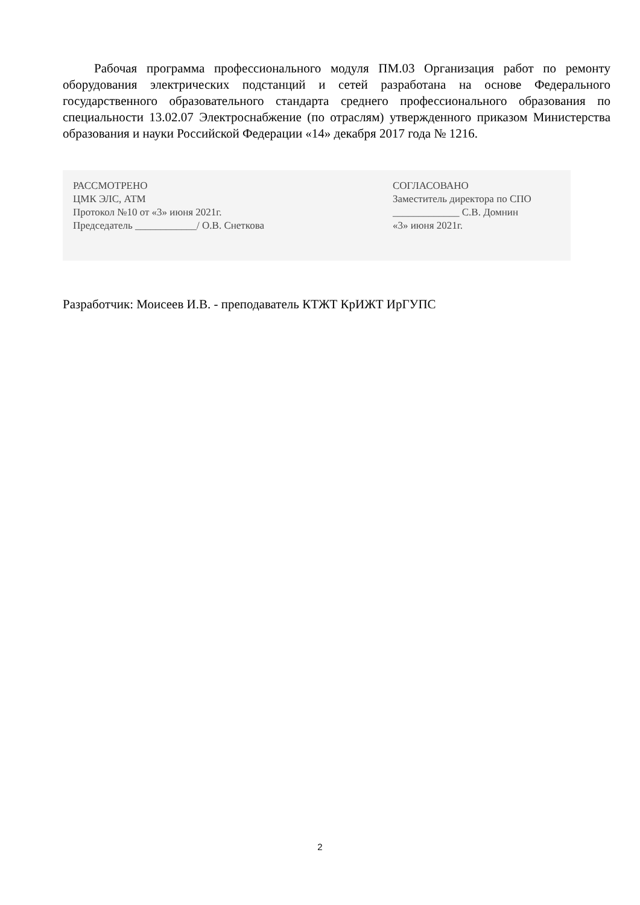Рабочая программа профессионального модуля ПМ.03 Организация работ по ремонту оборудования электрических подстанций и сетей разработана на основе Федерального государственного образовательного стандарта среднего профессионального образования по специальности 13.02.07 Электроснабжение (по отраслям) утвержденного приказом Министерства образования и науки Российской Федерации «14» декабря 2017 года № 1216.
РАССМОТРЕНО
ЦМК ЭЛС, АТМ
Протокол №10 от «3» июня 2021г.
Председатель ____________/ О.В. Снеткова
СОГЛАСОВАНО
Заместитель директора по СПО
_____________ С.В. Домнин
«3» июня 2021г.
Разработчик: Моисеев И.В. - преподаватель КТЖТ КрИЖТ ИрГУПС
2